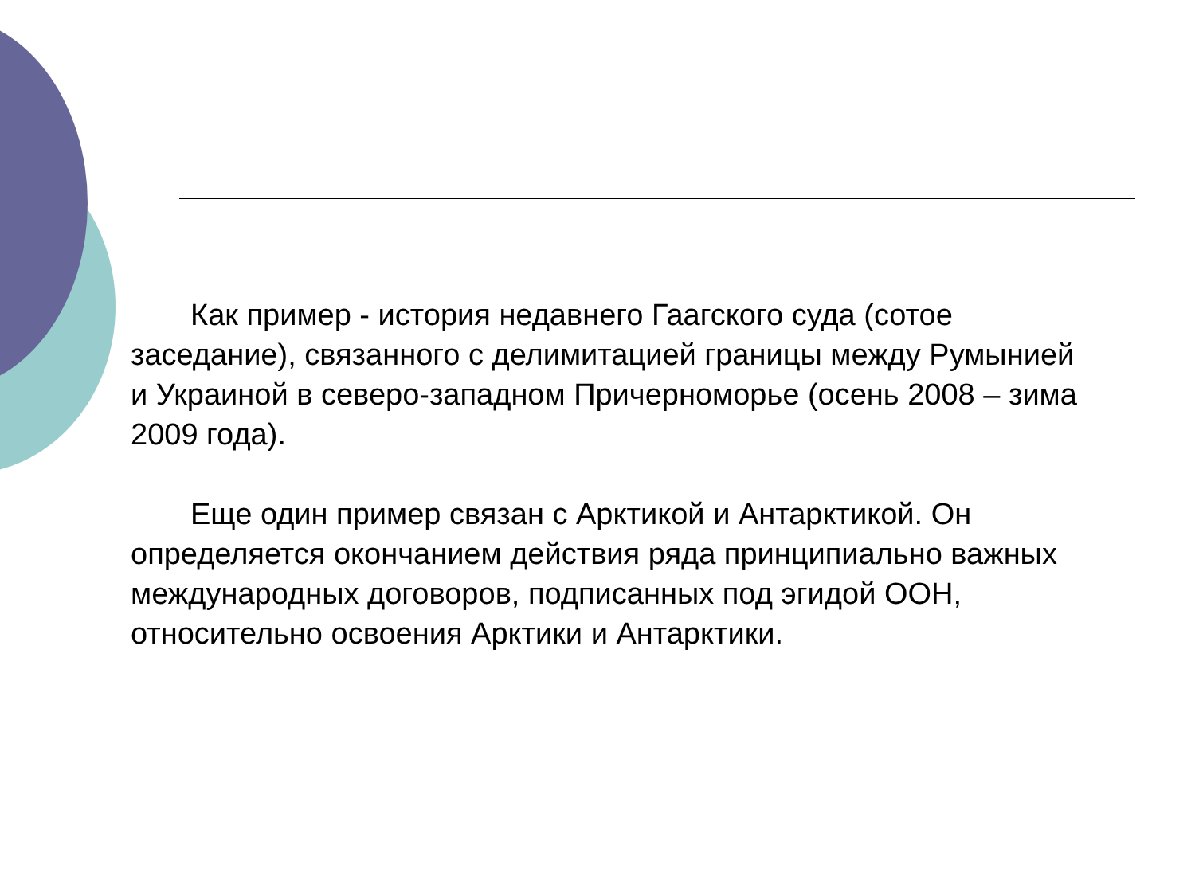Как пример - история недавнего Гаагского суда (сотое заседание), связанного с делимитацией границы между Румынией и Украиной в северо-западном Причерноморье (осень 2008 – зима 2009 года).
Еще один пример связан с Арктикой и Антарктикой. Он определяется окончанием действия ряда принципиально важных международных договоров, подписанных под эгидой ООН, относительно освоения Арктики и Антарктики.